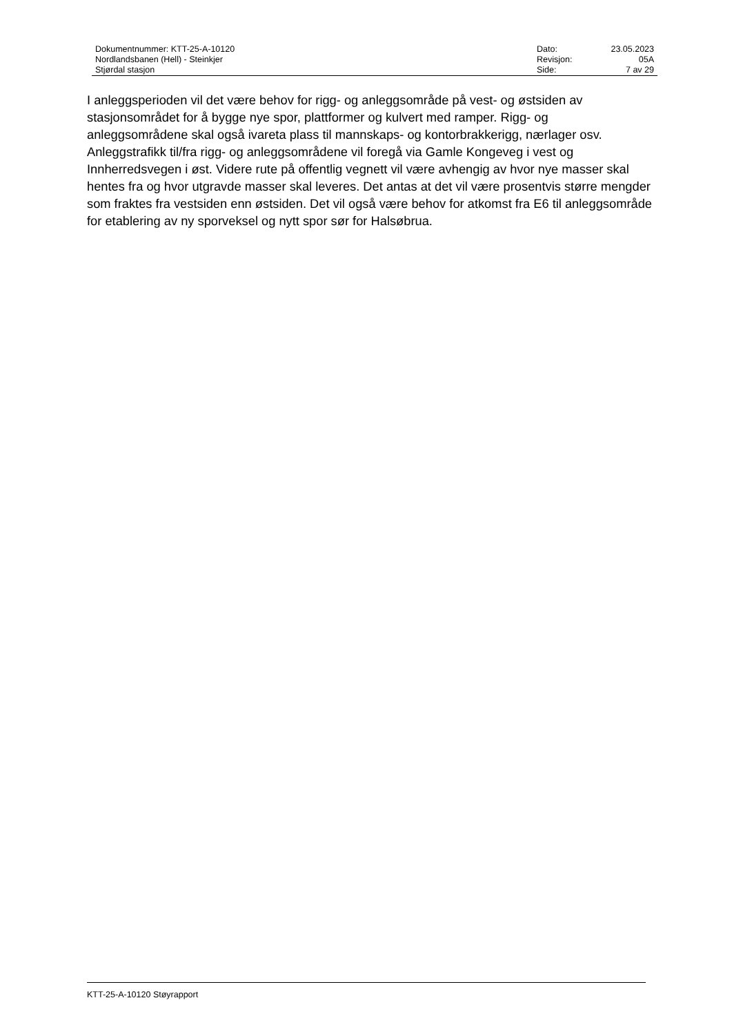| Dokumentnummer: KTT-25-A-10120 | Dato: | 23.05.2023 |
| Nordlandsbanen (Hell) - Steinkjer | Revisjon: | 05A |
| Stjørdal stasjon | Side: | 7 av 29 |
I anleggsperioden vil det være behov for rigg- og anleggsområde på vest- og østsiden av stasjonsområdet for å bygge nye spor, plattformer og kulvert med ramper. Rigg- og anleggsområdene skal også ivareta plass til mannskaps- og kontorbrakkerigg, nærlager osv. Anleggstrafikk til/fra rigg- og anleggsområdene vil foregå via Gamle Kongeveg i vest og Innherredsvegen i øst. Videre rute på offentlig vegnett vil være avhengig av hvor nye masser skal hentes fra og hvor utgravde masser skal leveres. Det antas at det vil være prosentvis større mengder som fraktes fra vestsiden enn østsiden. Det vil også være behov for atkomst fra E6 til anleggsområde for etablering av ny sporveksel og nytt spor sør for Halsøbrua.
KTT-25-A-10120 Støyrapport